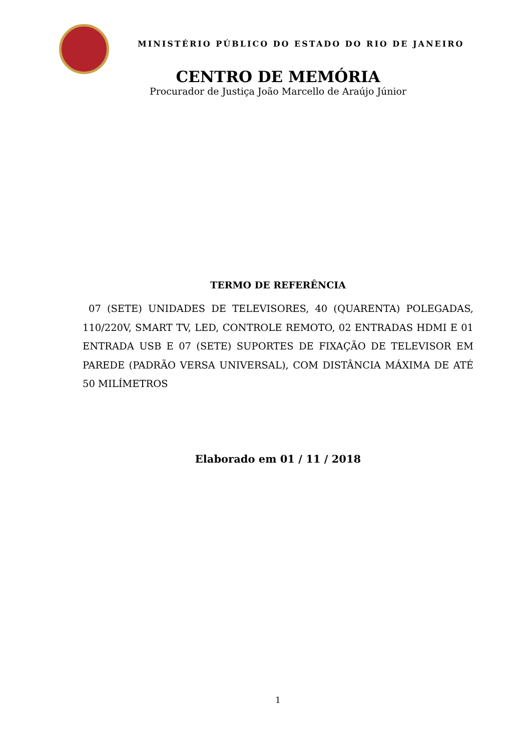MINISTÉRIO PÚBLICO DO ESTADO DO RIO DE JANEIRO
CENTRO DE MEMÓRIA
Procurador de Justiça João Marcello de Araújo Júnior
TERMO DE REFERÊNCIA
07 (SETE) UNIDADES DE TELEVISORES, 40 (QUARENTA) POLEGADAS, 110/220V, SMART TV, LED, CONTROLE REMOTO, 02 ENTRADAS HDMI E 01 ENTRADA USB E 07 (SETE) SUPORTES DE FIXAÇÃO DE TELEVISOR EM PAREDE (PADRÃO VERSA UNIVERSAL), COM DISTÂNCIA MÁXIMA DE ATÉ 50 MILÍMETROS
Elaborado em 01 / 11 / 2018
1